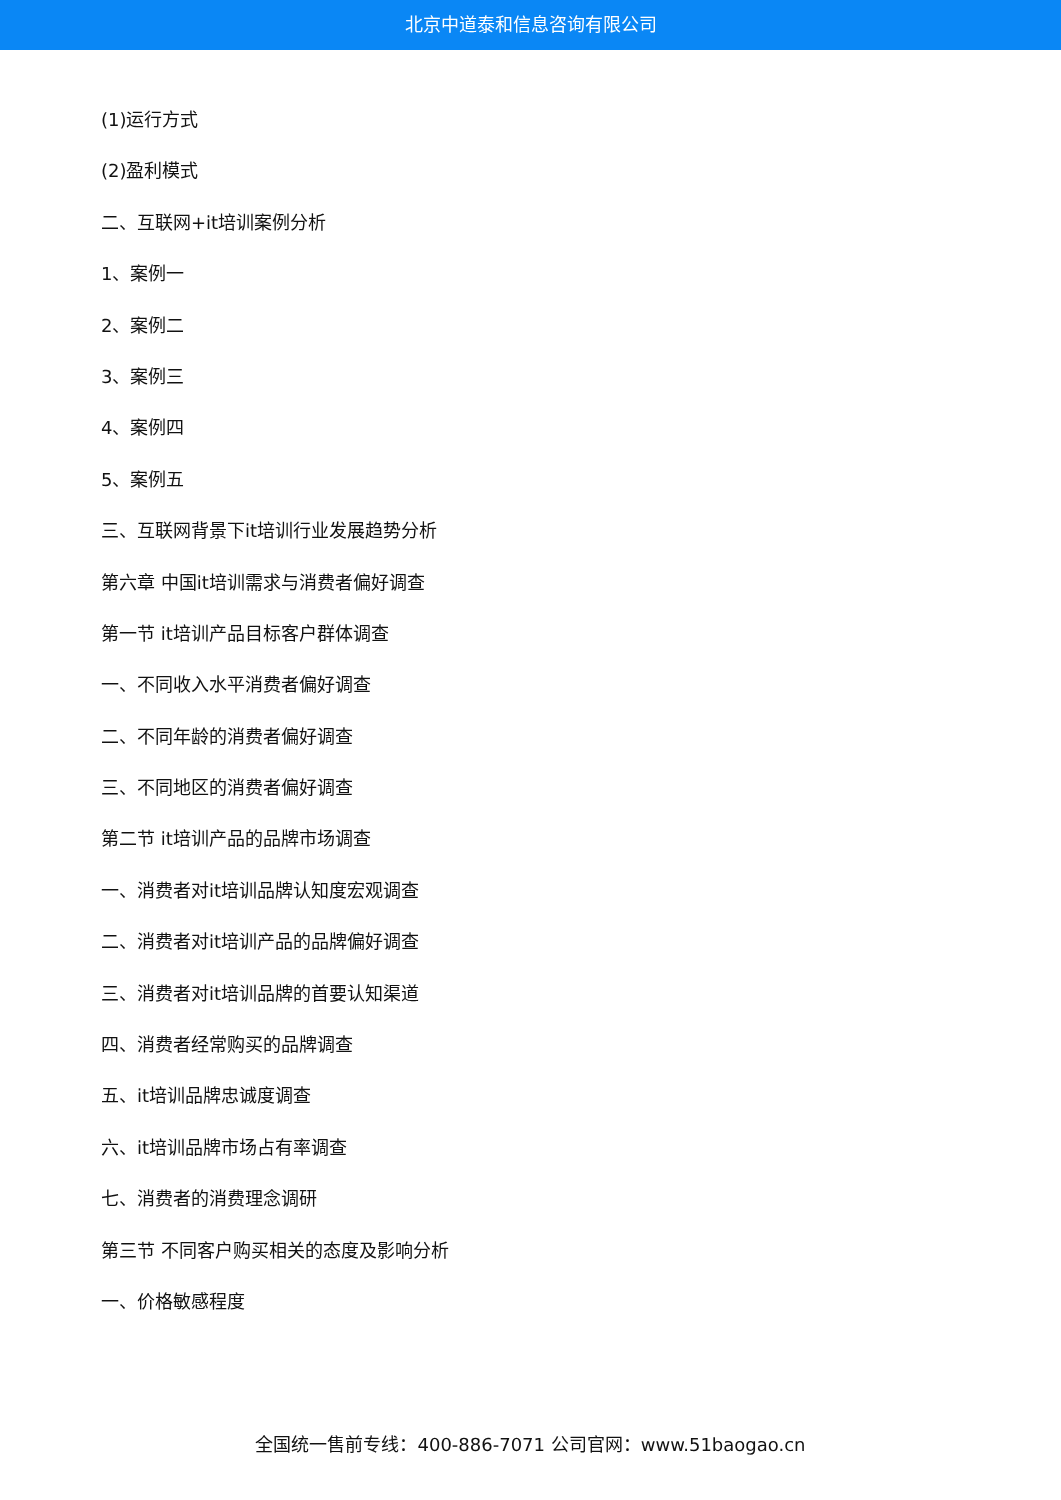北京中道泰和信息咨询有限公司
(1)运行方式
(2)盈利模式
二、互联网+it培训案例分析
1、案例一
2、案例二
3、案例三
4、案例四
5、案例五
三、互联网背景下it培训行业发展趋势分析
第六章 中国it培训需求与消费者偏好调查
第一节 it培训产品目标客户群体调查
一、不同收入水平消费者偏好调查
二、不同年龄的消费者偏好调查
三、不同地区的消费者偏好调查
第二节 it培训产品的品牌市场调查
一、消费者对it培训品牌认知度宏观调查
二、消费者对it培训产品的品牌偏好调查
三、消费者对it培训品牌的首要认知渠道
四、消费者经常购买的品牌调查
五、it培训品牌忠诚度调查
六、it培训品牌市场占有率调查
七、消费者的消费理念调研
第三节 不同客户购买相关的态度及影响分析
一、价格敏感程度
全国统一售前专线：400-886-7071 公司官网：www.51baogao.cn